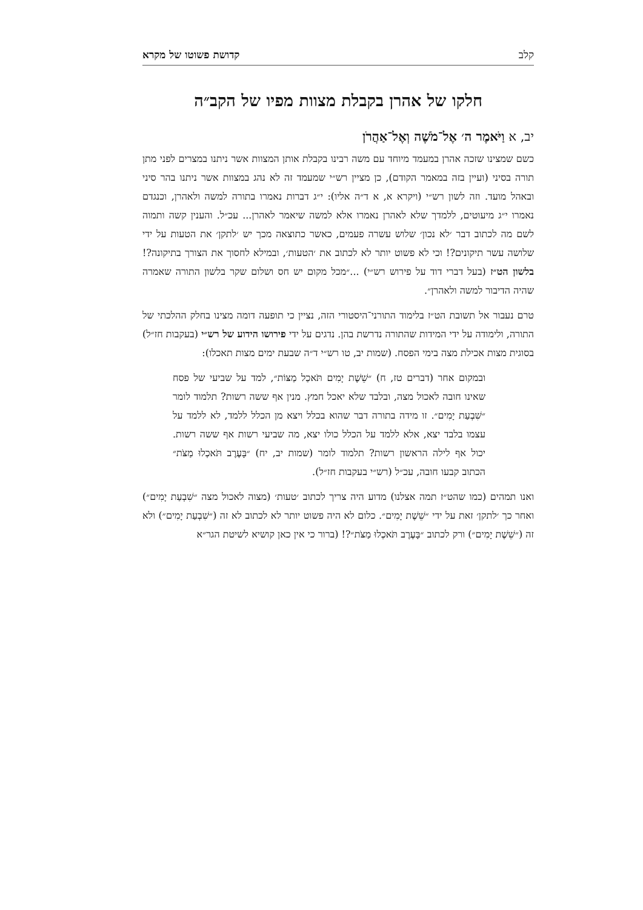קלב קדושת פשוטו של מקרא
חלקו של אהרן בקבלת מצוות מפיו של הקב״ה
יב, א וַיֹּאמֶר ה׳ אֶל־מֹשֶׁה וְאֶל־אַהֲרֹן
כשם שמצינו שזכה אהרן במעמד מיוחד עם משה רבינו בקבלת אותן המצוות אשר ניתנו במצרים לפני מתן תורה בסיני (ועיין בזה במאמר הקודם), כן מציין רש״י שמעמד זה לא נהג במצוות אשר ניתנו בהר סיני ובאהל מועד. וזה לשון רש״י (ויקרא א, א ד״ה אליו): י״ג דברות נאמרו בתורה למשה ולאהרן, וכנגדם נאמרו י״ג מיעוטים, ללמדך שלא לאהרן נאמרו אלא למשה שיאמר לאהרן... עכ״ל. והענין קשה ותמוה לשם מה לכתוב דבר ׳לא נכון׳ שלוש עשרה פעמים, כאשר כתוצאה מכך יש ׳לתקן׳ את הטעות על ידי שלושה עשר תיקונים?! וכי לא פשוט יותר לא לכתוב את ׳הטעות׳, ובמילא לחסוך את הצורך בתיקונה?! בלשון הט״ז (בעל דברי דוד על פירוש רש״י) ...״מכל מקום יש חס ושלום שקר בלשון התורה שאמרה שהיה הדיבור למשה ולאהרן״.
טרם נעבור אל תשובת הט״ז בלימוד התורני־היסטורי הזה, נציין כי תופעה דומה מצינו בחלק ההלכתי של התורה, ולימודה על ידי המידות שהתורה נדרשת בהן. נדגים על ידי פירושו הידוע של רש״י (בעקבות חז״ל) בסוגית מצות אכילת מצה בימי הפסח. (שמות יב, טו רש״י ד״ה שבעת ימים מצות תאכלו):
ובמקום אחר (דברים טז, ח) ״שֵׁשֶׁת יָמִים תֹּאכַל מַצּוֹת״, למד על שביעי של פסח שאינו חובה לאכול מצה, ובלבד שלא יאכל חמץ. מנין אף ששה רשות? תלמוד לומר ״שִׁבְעַת יָמִים״. זו מידה בתורה דבר שהוא בכלל ויצא מן הכלל ללמד, לא ללמד על עצמו בלבד יצא, אלא ללמד על הכלל כולו יצא, מה שביעי רשות אף ששה רשות. יכול אף לילה הראשון רשות? תלמוד לומר (שמות יב, יח) ״בָּעֶרֶב תֹּאכְלוּ מַצֹּת״ הכתוב קבעו חובה, עכ״ל (רש״י בעקבות חז״ל).
ואנו תמהים (כמו שהט״ז תמה אצלנו) מדוע היה צריך לכתוב ׳טעות׳ (מצוה לאכול מצה ״שִׁבְעַת יָמִים״) ואחר כך ׳לתקן׳ זאת על ידי ״שֵׁשֶׁת יָמִים״. כלום לא היה פשוט יותר לא לכתוב לא זה (״שִׁבְעַת יָמִים״) ולא זה (״שֵׁשֶׁת יָמִים״) ורק לכתוב ״בָּעֶרֶב תֹּאכְלוּ מַצֹּת״?! (ברור כי אין כאן קושיא לשיטת הגר״א